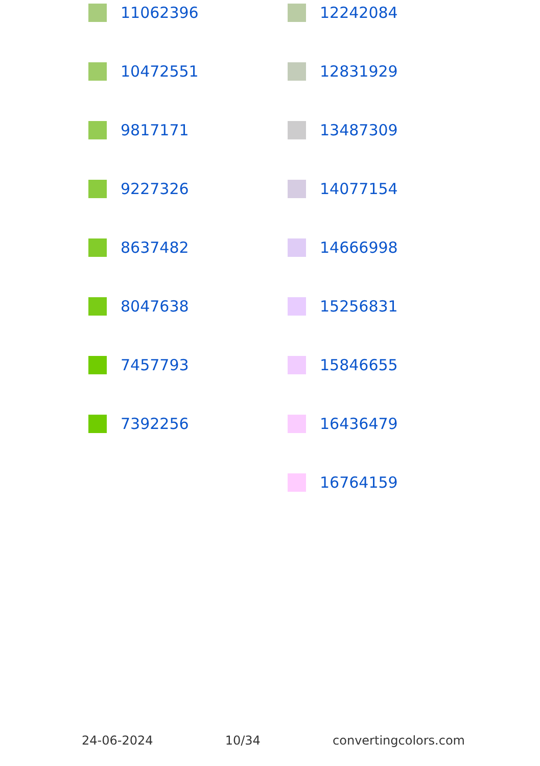11062396
10472551
9817171
9227326
8637482
8047638
7457793
7392256
12242084
12831929
13487309
14077154
14666998
15256831
15846655
16436479
16764159
24-06-2024 10/34 convertingcolors.com